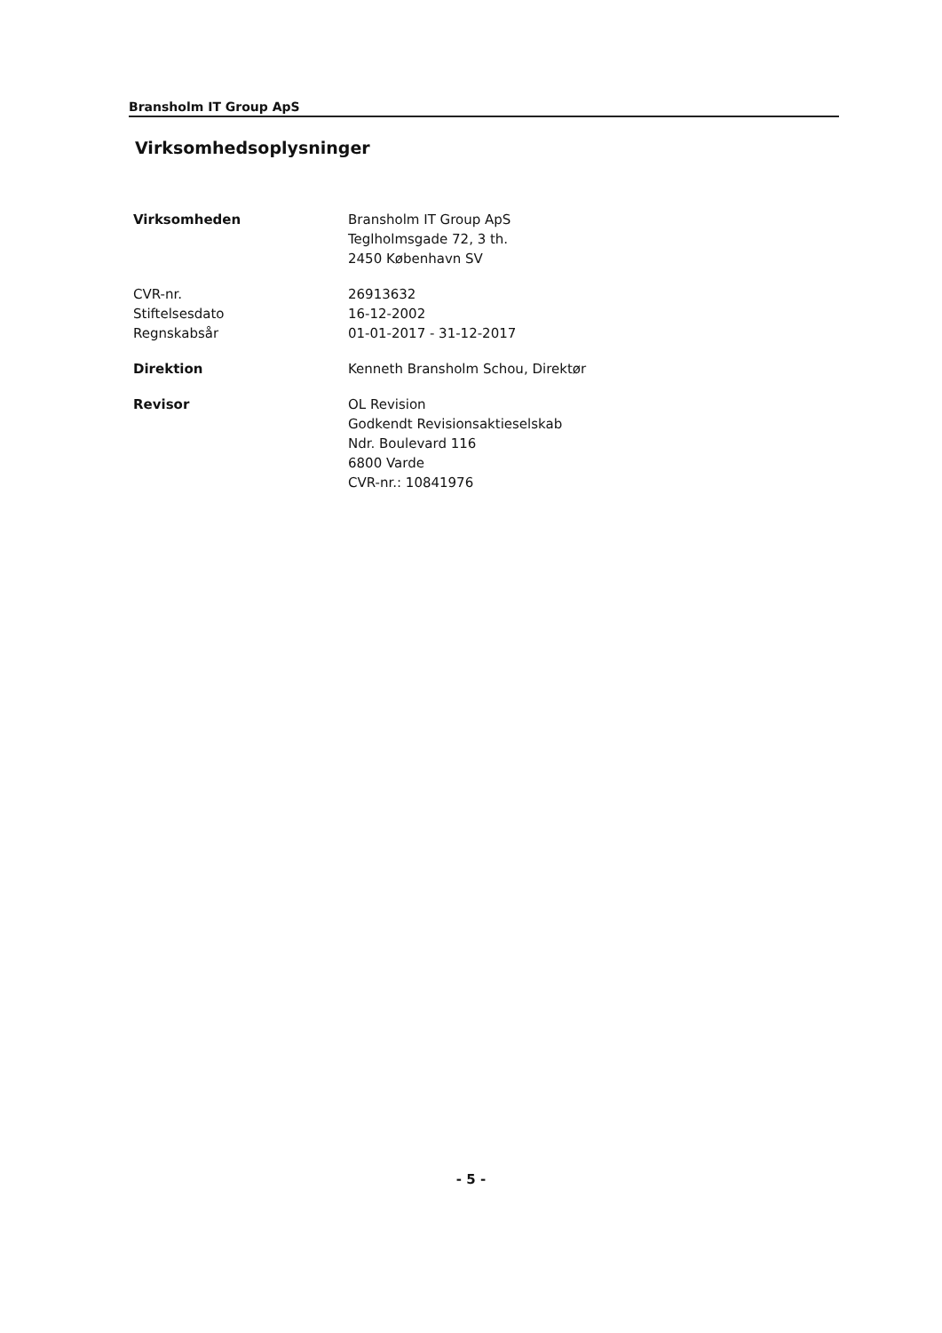Bransholm IT Group ApS
Virksomhedsoplysninger
Virksomheden Bransholm IT Group ApS
Teglholmsgade 72, 3 th.
2450 København SV
CVR-nr.
Stiftelsesdato
Regnskabsår
26913632
16-12-2002
01-01-2017 - 31-12-2017
Direktion Kenneth Bransholm Schou, Direktør
Revisor OL Revision
Godkendt Revisionsaktieselskab
Ndr. Boulevard 116
6800 Varde
CVR-nr.: 10841976
- 5 -